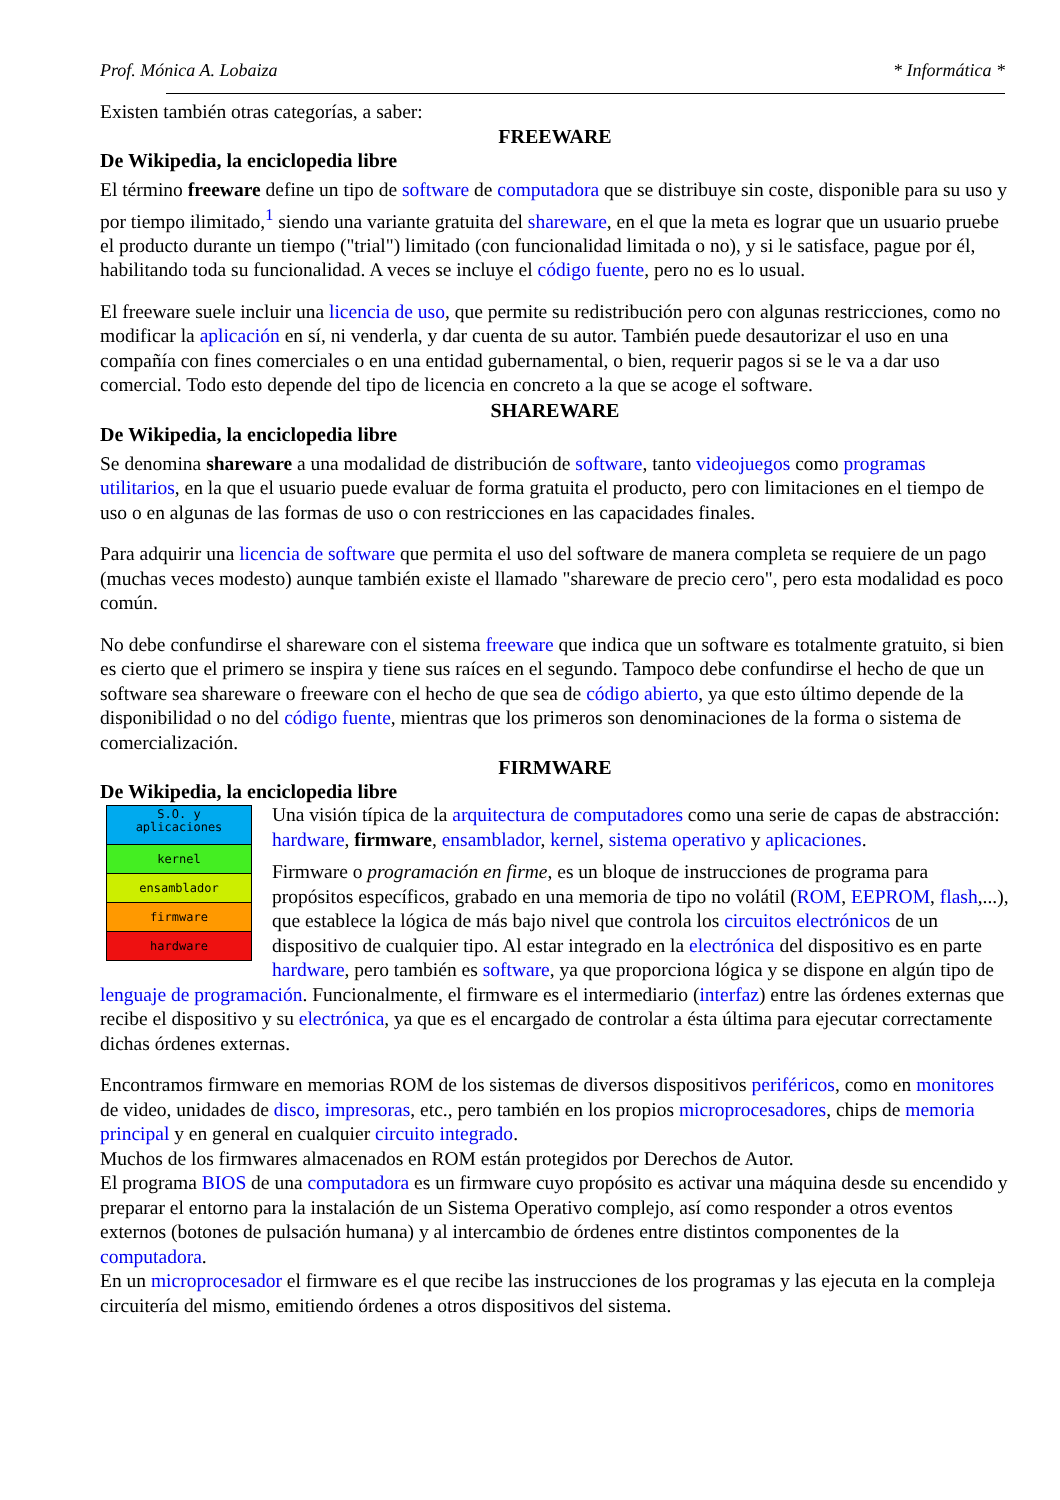Prof. Mónica A. Lobaiza * Informática *
Existen también otras categorías, a saber:
FREEWARE
De Wikipedia, la enciclopedia libre
El término freeware define un tipo de software de computadora que se distribuye sin coste, disponible para su uso y por tiempo ilimitado,<sup>1</sup> siendo una variante gratuita del shareware, en el que la meta es lograr que un usuario pruebe el producto durante un tiempo ("trial") limitado (con funcionalidad limitada o no), y si le satisface, pague por él, habilitando toda su funcionalidad. A veces se incluye el código fuente, pero no es lo usual.
El freeware suele incluir una licencia de uso, que permite su redistribución pero con algunas restricciones, como no modificar la aplicación en sí, ni venderla, y dar cuenta de su autor. También puede desautorizar el uso en una compañía con fines comerciales o en una entidad gubernamental, o bien, requerir pagos si se le va a dar uso comercial. Todo esto depende del tipo de licencia en concreto a la que se acoge el software.
SHAREWARE
De Wikipedia, la enciclopedia libre
Se denomina shareware a una modalidad de distribución de software, tanto videojuegos como programas utilitarios, en la que el usuario puede evaluar de forma gratuita el producto, pero con limitaciones en el tiempo de uso o en algunas de las formas de uso o con restricciones en las capacidades finales.
Para adquirir una licencia de software que permita el uso del software de manera completa se requiere de un pago (muchas veces modesto) aunque también existe el llamado "shareware de precio cero", pero esta modalidad es poco común.
No debe confundirse el shareware con el sistema freeware que indica que un software es totalmente gratuito, si bien es cierto que el primero se inspira y tiene sus raíces en el segundo. Tampoco debe confundirse el hecho de que un software sea shareware o freeware con el hecho de que sea de código abierto, ya que esto último depende de la disponibilidad o no del código fuente, mientras que los primeros son denominaciones de la forma o sistema de comercialización.
FIRMWARE
De Wikipedia, la enciclopedia libre
S.O. y
aplicaciones
kernel
ensamblador
firmware
hardware
Una visión típica de la arquitectura de computadores como una serie de capas de abstracción: hardware, firmware, ensamblador, kernel, sistema operativo y aplicaciones.
Firmware o programación en firme, es un bloque de instrucciones de programa para propósitos específicos, grabado en una memoria de tipo no volátil (ROM, EEPROM, flash,...), que establece la lógica de más bajo nivel que controla los circuitos electrónicos de un dispositivo de cualquier tipo. Al estar integrado en la electrónica del dispositivo es en parte hardware, pero también es software, ya que proporciona lógica y se dispone en algún tipo de lenguaje de programación. Funcionalmente, el firmware es el intermediario (interfaz) entre las órdenes externas que recibe el dispositivo y su electrónica, ya que es el encargado de controlar a ésta última para ejecutar correctamente dichas órdenes externas.
Encontramos firmware en memorias ROM de los sistemas de diversos dispositivos periféricos, como en monitores de video, unidades de disco, impresoras, etc., pero también en los propios microprocesadores, chips de memoria principal y en general en cualquier circuito integrado.
Muchos de los firmwares almacenados en ROM están protegidos por Derechos de Autor.
El programa BIOS de una computadora es un firmware cuyo propósito es activar una máquina desde su encendido y preparar el entorno para la instalación de un Sistema Operativo complejo, así como responder a otros eventos externos (botones de pulsación humana) y al intercambio de órdenes entre distintos componentes de la computadora.
En un microprocesador el firmware es el que recibe las instrucciones de los programas y las ejecuta en la compleja circuitería del mismo, emitiendo órdenes a otros dispositivos del sistema.